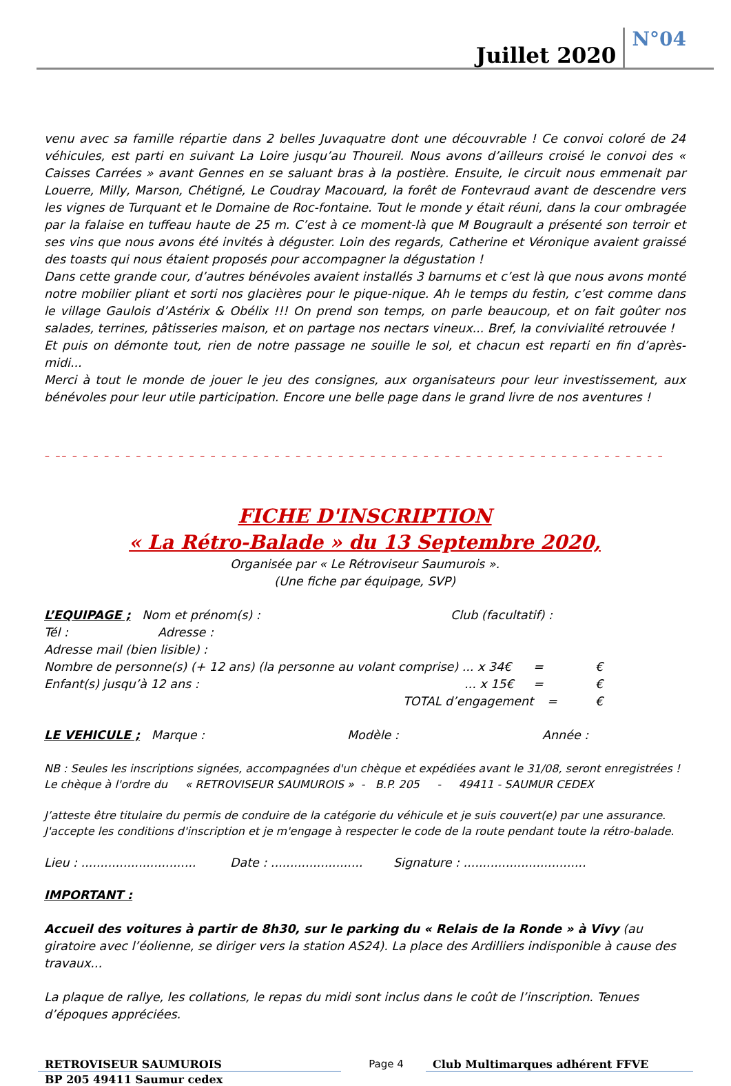Juillet 2020 N°04
venu avec sa famille répartie dans 2 belles Juvaquatre dont une découvrable ! Ce convoi coloré de 24 véhicules, est parti en suivant La Loire jusqu’au Thoureil. Nous avons d’ailleurs croisé le convoi des « Caisses Carrées » avant Gennes en se saluant bras à la postière. Ensuite, le circuit nous emmenait par Louerre, Milly, Marson, Chétigné, Le Coudray Macouard, la forêt de Fontevraud avant de descendre vers les vignes de Turquant et le Domaine de Roc-fontaine. Tout le monde y était réuni, dans la cour ombragée par la falaise en tuffeau haute de 25 m. C’est à ce moment-là que M Bougrault a présenté son terroir et ses vins que nous avons été invités à déguster. Loin des regards, Catherine et Véronique avaient graissé des toasts qui nous étaient proposés pour accompagner la dégustation !
Dans cette grande cour, d’autres bénévoles avaient installés 3 barnums et c’est là que nous avons monté notre mobilier pliant et sorti nos glacières pour le pique-nique. Ah le temps du festin, c’est comme dans le village Gaulois d’Astérix & Obélix !!! On prend son temps, on parle beaucoup, et on fait goûter nos salades, terrines, pâtisseries maison, et on partage nos nectars vineux... Bref, la convivialité retrouvée !
Et puis on démonte tout, rien de notre passage ne souille le sol, et chacun est reparti en fin d’après-midi...
Merci à tout le monde de jouer le jeu des consignes, aux organisateurs pour leur investissement, aux bénévoles pour leur utile participation. Encore une belle page dans le grand livre de nos aventures !
– –– – – – – – – – – – – – – – – – – – – – – – – – – – – – – – – – – – – – – – – – – – – – – – – – – – – – – – – – –
FICHE D'INSCRIPTION
« La Rétro-Balade » du 13 Septembre 2020,
Organisée par « Le Rétroviseur Saumurois ».
(Une fiche par équipage, SVP)
L’EQUIPAGE ; Nom et prénom(s) : Club (facultatif) :
Tél : Adresse :
Adresse mail (bien lisible) :
Nombre de personne(s) (+ 12 ans) (la personne au volant comprise) ... x 34€ = €
Enfant(s) jusqu’à 12 ans :... x 15€ = €
TOTAL d’engagement = €
LE VEHICULE ; Marque : Modèle : Année :
NB : Seules les inscriptions signées, accompagnées d'un chèque et expédiées avant le 31/08, seront enregistrées !
Le chèque à l'ordre du « RETROVISEUR SAUMUROIS » - B.P. 205 - 49411 - SAUMUR CEDEX
J’atteste être titulaire du permis de conduire de la catégorie du véhicule et je suis couvert(e) par une assurance.
J'accepte les conditions d'inscription et je m'engage à respecter le code de la route pendant toute la rétro-balade.
Lieu : .............................. Date : ........................ Signature : ................................
IMPORTANT :
Accueil des voitures à partir de 8h30, sur le parking du « Relais de la Ronde » à Vivy (au giratoire avec l’éolienne, se diriger vers la station AS24). La place des Ardilliers indisponible à cause des travaux...
La plaque de rallye, les collations, le repas du midi sont inclus dans le coût de l’inscription. Tenues d’époques appréciées.
RETROVISEUR SAUMUROIS Page 4 Club Multimarques adhérent FFVE
BP 205 49411 Saumur cedex